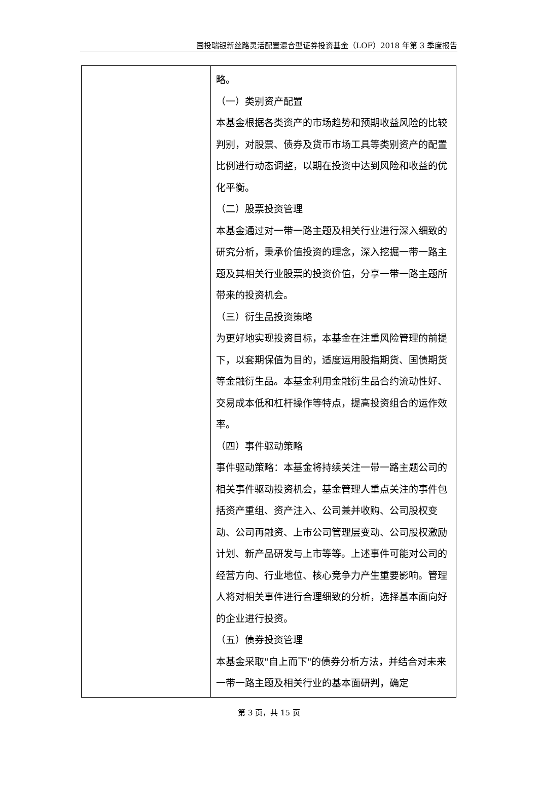国投瑞银新丝路灵活配置混合型证券投资基金（LOF）2018 年第 3 季度报告
| | 略。 （一）类别资产配置 本基金根据各类资产的市场趋势和预期收益风险的比较判别，对股票、债券及货币市场工具等类别资产的配置比例进行动态调整，以期在投资中达到风险和收益的优化平衡。 （二）股票投资管理 本基金通过对一带一路主题及相关行业进行深入细致的研究分析，秉承价值投资的理念，深入挖掘一带一路主题及其相关行业股票的投资价值，分享一带一路主题所带来的投资机会。 （三）衍生品投资策略 为更好地实现投资目标，本基金在注重风险管理的前提下，以套期保值为目的，适度运用股指期货、国债期货等金融衍生品。本基金利用金融衍生品合约流动性好、交易成本低和杠杆操作等特点，提高投资组合的运作效率。 （四）事件驱动策略 事件驱动策略：本基金将持续关注一带一路主题公司的相关事件驱动投资机会，基金管理人重点关注的事件包括资产重组、资产注入、公司兼并收购、公司股权变动、公司再融资、上市公司管理层变动、公司股权激励计划、新产品研发与上市等等。上述事件可能对公司的经营方向、行业地位、核心竞争力产生重要影响。管理人将对相关事件进行合理细致的分析，选择基本面向好的企业进行投资。 （五）债券投资管理 本基金采取"自上而下"的债券分析方法，并结合对未来一带一路主题及相关行业的基本面研判，确定 |
第 3 页，共 15 页